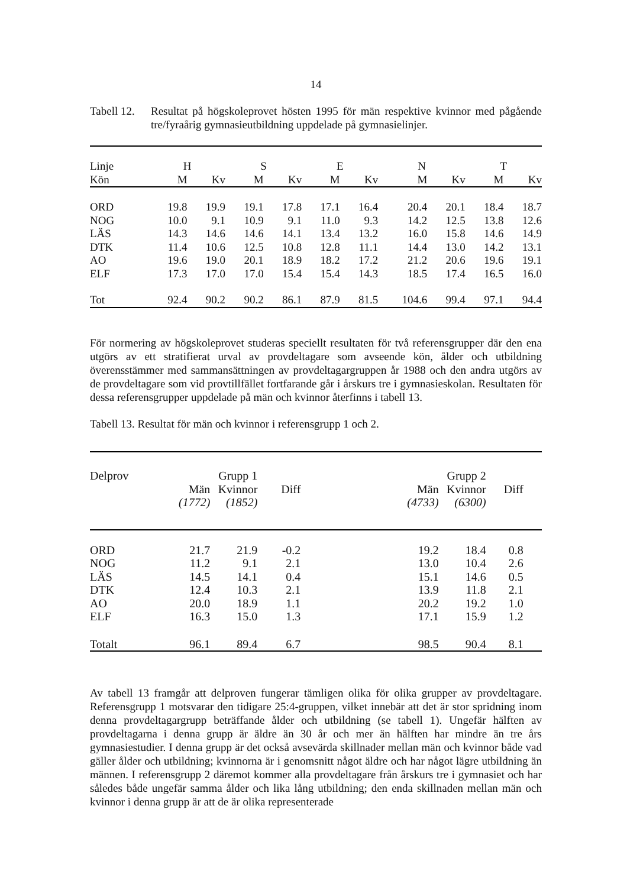14
Tabell 12.
Resultat på högskoleprovet hösten 1995 för män respektive kvinnor med pågående tre/fyraårig gymnasieutbildning uppdelade på gymnasielinjer.
| Linje | H | | S | | E | | N | | T | |
| Kön | M | Kv | M | Kv | M | Kv | M | Kv | M | Kv |
| ORD | 19.8 | 19.9 | 19.1 | 17.8 | 17.1 | 16.4 | 20.4 | 20.1 | 18.4 | 18.7 |
| NOG | 10.0 | 9.1 | 10.9 | 9.1 | 11.0 | 9.3 | 14.2 | 12.5 | 13.8 | 12.6 |
| LÄS | 14.3 | 14.6 | 14.6 | 14.1 | 13.4 | 13.2 | 16.0 | 15.8 | 14.6 | 14.9 |
| DTK | 11.4 | 10.6 | 12.5 | 10.8 | 12.8 | 11.1 | 14.4 | 13.0 | 14.2 | 13.1 |
| AO | 19.6 | 19.0 | 20.1 | 18.9 | 18.2 | 17.2 | 21.2 | 20.6 | 19.6 | 19.1 |
| ELF | 17.3 | 17.0 | 17.0 | 15.4 | 15.4 | 14.3 | 18.5 | 17.4 | 16.5 | 16.0 |
| Tot | 92.4 | 90.2 | 90.2 | 86.1 | 87.9 | 81.5 | 104.6 | 99.4 | 97.1 | 94.4 |
För normering av högskoleprovet studeras speciellt resultaten för två referensgrupper där den ena utgörs av ett stratifierat urval av provdeltagare som avseende kön, ålder och utbildning överensstämmer med sammansättningen av provdeltagargruppen år 1988 och den andra utgörs av de provdeltagare som vid provtillfället fortfarande går i årskurs tre i gymnasieskolan. Resultaten för dessa referensgrupper uppdelade på män och kvinnor återfinns i tabell 13.
Tabell 13. Resultat för män och kvinnor i referensgrupp 1 och 2.
| Delprov | Grupp 1 | | | | Grupp 2 | | | |
| | Män | Kvinnor | Diff | | Män | Kvinnor | Diff | |
| | (1772) | (1852) | | | (4733) | (6300) | | |
| ORD | 21.7 | 21.9 | -0.2 | | 19.2 | 18.4 | 0.8 | |
| NOG | 11.2 | 9.1 | 2.1 | | 13.0 | 10.4 | 2.6 | |
| LÄS | 14.5 | 14.1 | 0.4 | | 15.1 | 14.6 | 0.5 | |
| DTK | 12.4 | 10.3 | 2.1 | | 13.9 | 11.8 | 2.1 | |
| AO | 20.0 | 18.9 | 1.1 | | 20.2 | 19.2 | 1.0 | |
| ELF | 16.3 | 15.0 | 1.3 | | 17.1 | 15.9 | 1.2 | |
| Totalt | 96.1 | 89.4 | 6.7 | | 98.5 | 90.4 | 8.1 | |
Av tabell 13 framgår att delproven fungerar tämligen olika för olika grupper av provdeltagare. Referensgrupp 1 motsvarar den tidigare 25:4-gruppen, vilket innebär att det är stor spridning inom denna provdeltagargrupp beträffande ålder och utbildning (se tabell 1). Ungefär hälften av provdeltagarna i denna grupp är äldre än 30 år och mer än hälften har mindre än tre års gymnasiestudier. I denna grupp är det också avsevärda skillnader mellan män och kvinnor både vad gäller ålder och utbildning; kvinnorna är i genomsnitt något äldre och har något lägre utbildning än männen. I referensgrupp 2 däremot kommer alla provdeltagare från årskurs tre i gymnasiet och har således både ungefär samma ålder och lika lång utbildning; den enda skillnaden mellan män och kvinnor i denna grupp är att de är olika representerade